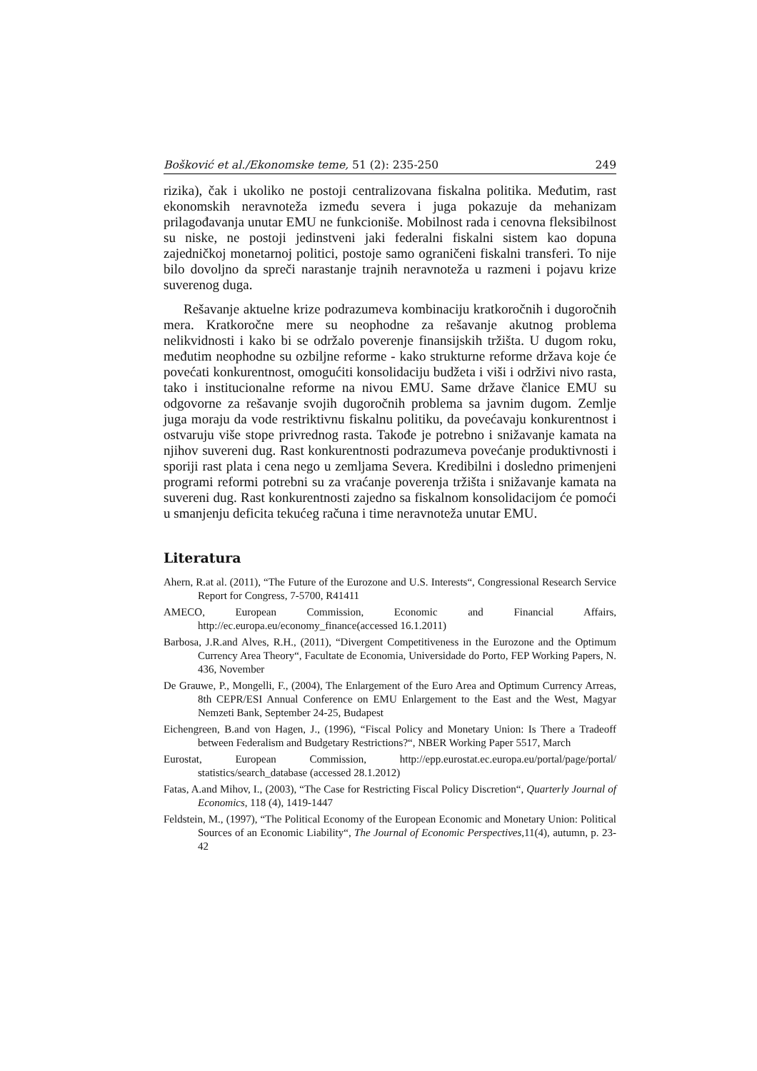Bošković et al./Ekonomske teme, 51 (2): 235-250 249
rizika), čak i ukoliko ne postoji centralizovana fiskalna politika. Međutim, rast ekonomskih neravnoteža između severa i juga pokazuje da mehanizam prilagođavanja unutar EMU ne funkcioniše. Mobilnost rada i cenovna fleksibilnost su niske, ne postoji jedinstveni jaki federalni fiskalni sistem kao dopuna zajedničkoj monetarnoj politici, postoje samo ograničeni fiskalni transferi. To nije bilo dovoljno da spreči narastanje trajnih neravnoteža u razmeni i pojavu krize suverenog duga.
Rešavanje aktuelne krize podrazumeva kombinaciju kratkoročnih i dugoročnih mera. Kratkoročne mere su neophodne za rešavanje akutnog problema nelikvidnosti i kako bi se održalo poverenje finansijskih tržišta. U dugom roku, međutim neophodne su ozbiljne reforme - kako strukturne reforme država koje će povećati konkurentnost, omogućiti konsolidaciju budžeta i viši i održivi nivo rasta, tako i institucionalne reforme na nivou EMU. Same države članice EMU su odgovorne za rešavanje svojih dugoročnih problema sa javnim dugom. Zemlje juga moraju da vode restriktivnu fiskalnu politiku, da povećavaju konkurentnost i ostvaruju više stope privrednog rasta. Takođe je potrebno i snižavanje kamata na njihov suvereni dug. Rast konkurentnosti podrazumeva povećanje produktivnosti i sporiji rast plata i cena nego u zemljama Severa. Kredibilni i dosledno primenjeni programi reformi potrebni su za vraćanje poverenja tržišta i snižavanje kamata na suvereni dug. Rast konkurentnosti zajedno sa fiskalnom konsolidacijom će pomoći u smanjenju deficita tekućeg računa i time neravnoteža unutar EMU.
Literatura
Ahern, R.at al. (2011), “The Future of the Eurozone and U.S. Interests“, Congressional Research Service Report for Congress, 7-5700, R41411
AMECO, European Commission, Economic and Financial Affairs, http://ec.europa.eu/economy_finance(accessed 16.1.2011)
Barbosa, J.R.and Alves, R.H., (2011), “Divergent Competitiveness in the Eurozone and the Optimum Currency Area Theory“, Facultate de Economia, Universidade do Porto, FEP Working Papers, N. 436, November
De Grauwe, P., Mongelli, F., (2004), The Enlargement of the Euro Area and Optimum Currency Arreas, 8th CEPR/ESI Annual Conference on EMU Enlargement to the East and the West, Magyar Nemzeti Bank, September 24-25, Budapest
Eichengreen, B.and von Hagen, J., (1996), “Fiscal Policy and Monetary Union: Is There a Tradeoff between Federalism and Budgetary Restrictions?“, NBER Working Paper 5517, March
Eurostat, European Commission, http://epp.eurostat.ec.europa.eu/portal/page/portal/ statistics/search_database (accessed 28.1.2012)
Fatas, A.and Mihov, I., (2003), “The Case for Restricting Fiscal Policy Discretion“, Quarterly Journal of Economics, 118 (4), 1419-1447
Feldstein, M., (1997), “The Political Economy of the European Economic and Monetary Union: Political Sources of an Economic Liability“, The Journal of Economic Perspectives,11(4), autumn, p. 23-42